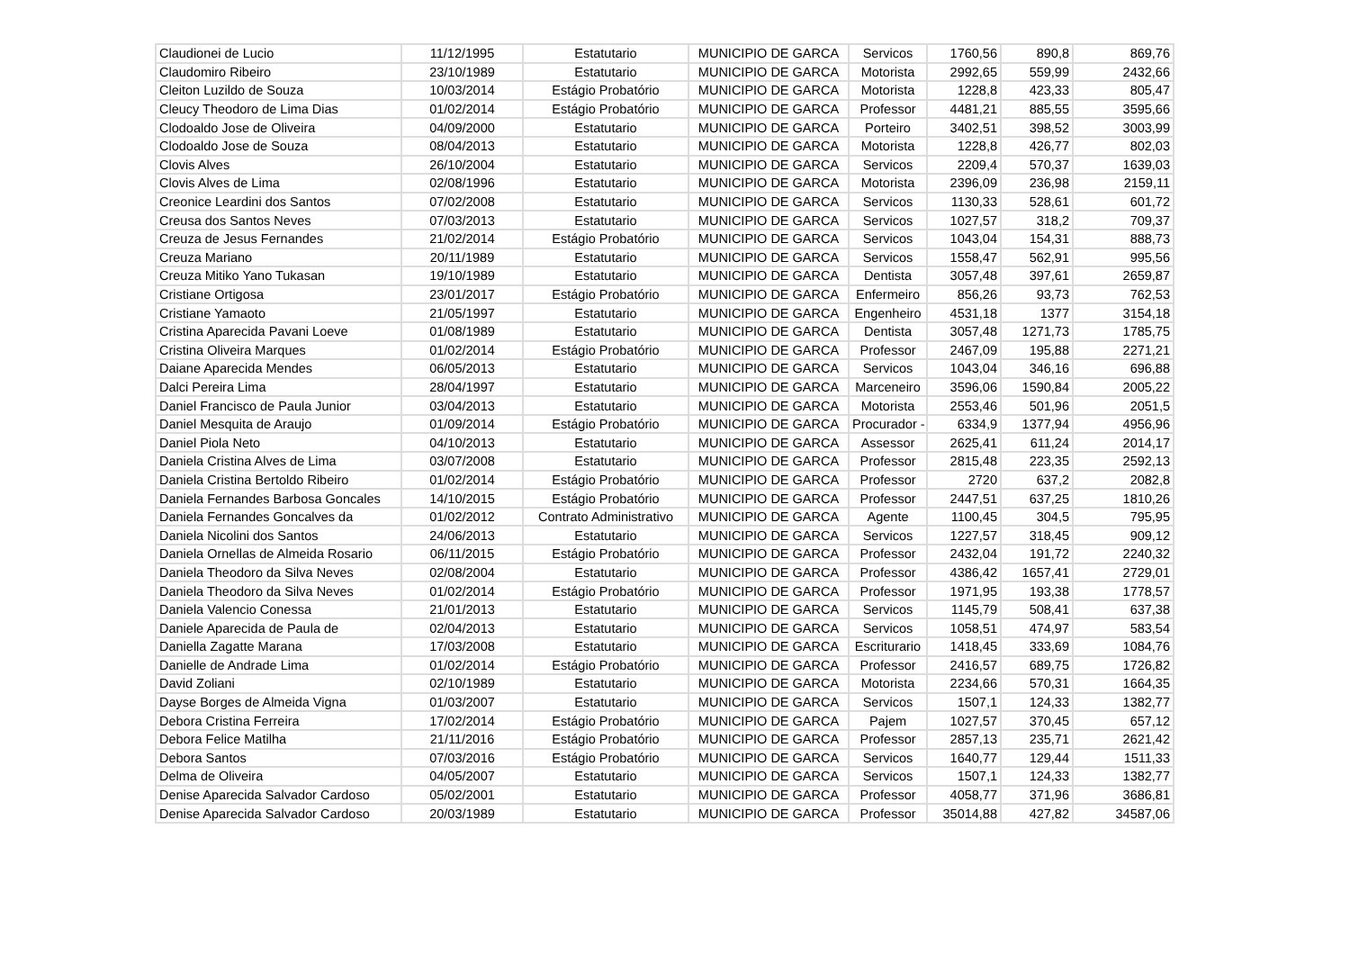| Claudionei de Lucio | 11/12/1995 | Estatutario | MUNICIPIO DE GARCA | Servicos | 1760,56 | 890,8 | 869,76 |
| Claudomiro Ribeiro | 23/10/1989 | Estatutario | MUNICIPIO DE GARCA | Motorista | 2992,65 | 559,99 | 2432,66 |
| Cleiton Luzildo de Souza | 10/03/2014 | Estágio Probatório | MUNICIPIO DE GARCA | Motorista | 1228,8 | 423,33 | 805,47 |
| Cleucy Theodoro de Lima Dias | 01/02/2014 | Estágio Probatório | MUNICIPIO DE GARCA | Professor | 4481,21 | 885,55 | 3595,66 |
| Clodoaldo Jose de Oliveira | 04/09/2000 | Estatutario | MUNICIPIO DE GARCA | Porteiro | 3402,51 | 398,52 | 3003,99 |
| Clodoaldo Jose de Souza | 08/04/2013 | Estatutario | MUNICIPIO DE GARCA | Motorista | 1228,8 | 426,77 | 802,03 |
| Clovis Alves | 26/10/2004 | Estatutario | MUNICIPIO DE GARCA | Servicos | 2209,4 | 570,37 | 1639,03 |
| Clovis Alves de Lima | 02/08/1996 | Estatutario | MUNICIPIO DE GARCA | Motorista | 2396,09 | 236,98 | 2159,11 |
| Creonice Leardini dos Santos | 07/02/2008 | Estatutario | MUNICIPIO DE GARCA | Servicos | 1130,33 | 528,61 | 601,72 |
| Creusa dos Santos Neves | 07/03/2013 | Estatutario | MUNICIPIO DE GARCA | Servicos | 1027,57 | 318,2 | 709,37 |
| Creuza de Jesus Fernandes | 21/02/2014 | Estágio Probatório | MUNICIPIO DE GARCA | Servicos | 1043,04 | 154,31 | 888,73 |
| Creuza Mariano | 20/11/1989 | Estatutario | MUNICIPIO DE GARCA | Servicos | 1558,47 | 562,91 | 995,56 |
| Creuza Mitiko Yano Tukasan | 19/10/1989 | Estatutario | MUNICIPIO DE GARCA | Dentista | 3057,48 | 397,61 | 2659,87 |
| Cristiane Ortigosa | 23/01/2017 | Estágio Probatório | MUNICIPIO DE GARCA | Enfermeiro | 856,26 | 93,73 | 762,53 |
| Cristiane Yamaoto | 21/05/1997 | Estatutario | MUNICIPIO DE GARCA | Engenheiro | 4531,18 | 1377 | 3154,18 |
| Cristina Aparecida Pavani Loeve | 01/08/1989 | Estatutario | MUNICIPIO DE GARCA | Dentista | 3057,48 | 1271,73 | 1785,75 |
| Cristina Oliveira Marques | 01/02/2014 | Estágio Probatório | MUNICIPIO DE GARCA | Professor | 2467,09 | 195,88 | 2271,21 |
| Daiane Aparecida Mendes | 06/05/2013 | Estatutario | MUNICIPIO DE GARCA | Servicos | 1043,04 | 346,16 | 696,88 |
| Dalci Pereira Lima | 28/04/1997 | Estatutario | MUNICIPIO DE GARCA | Marceneiro | 3596,06 | 1590,84 | 2005,22 |
| Daniel Francisco de Paula Junior | 03/04/2013 | Estatutario | MUNICIPIO DE GARCA | Motorista | 2553,46 | 501,96 | 2051,5 |
| Daniel Mesquita de Araujo | 01/09/2014 | Estágio Probatório | MUNICIPIO DE GARCA | Procurador - | 6334,9 | 1377,94 | 4956,96 |
| Daniel Piola Neto | 04/10/2013 | Estatutario | MUNICIPIO DE GARCA | Assessor | 2625,41 | 611,24 | 2014,17 |
| Daniela Cristina Alves de Lima | 03/07/2008 | Estatutario | MUNICIPIO DE GARCA | Professor | 2815,48 | 223,35 | 2592,13 |
| Daniela Cristina Bertoldo Ribeiro | 01/02/2014 | Estágio Probatório | MUNICIPIO DE GARCA | Professor | 2720 | 637,2 | 2082,8 |
| Daniela Fernandes Barbosa Goncales | 14/10/2015 | Estágio Probatório | MUNICIPIO DE GARCA | Professor | 2447,51 | 637,25 | 1810,26 |
| Daniela Fernandes Goncalves da | 01/02/2012 | Contrato Administrativo | MUNICIPIO DE GARCA | Agente | 1100,45 | 304,5 | 795,95 |
| Daniela Nicolini dos Santos | 24/06/2013 | Estatutario | MUNICIPIO DE GARCA | Servicos | 1227,57 | 318,45 | 909,12 |
| Daniela Ornellas de Almeida Rosario | 06/11/2015 | Estágio Probatório | MUNICIPIO DE GARCA | Professor | 2432,04 | 191,72 | 2240,32 |
| Daniela Theodoro da Silva Neves | 02/08/2004 | Estatutario | MUNICIPIO DE GARCA | Professor | 4386,42 | 1657,41 | 2729,01 |
| Daniela Theodoro da Silva Neves | 01/02/2014 | Estágio Probatório | MUNICIPIO DE GARCA | Professor | 1971,95 | 193,38 | 1778,57 |
| Daniela Valencio Conessa | 21/01/2013 | Estatutario | MUNICIPIO DE GARCA | Servicos | 1145,79 | 508,41 | 637,38 |
| Daniele Aparecida de Paula de | 02/04/2013 | Estatutario | MUNICIPIO DE GARCA | Servicos | 1058,51 | 474,97 | 583,54 |
| Daniella Zagatte Marana | 17/03/2008 | Estatutario | MUNICIPIO DE GARCA | Escriturario | 1418,45 | 333,69 | 1084,76 |
| Danielle de Andrade Lima | 01/02/2014 | Estágio Probatório | MUNICIPIO DE GARCA | Professor | 2416,57 | 689,75 | 1726,82 |
| David Zoliani | 02/10/1989 | Estatutario | MUNICIPIO DE GARCA | Motorista | 2234,66 | 570,31 | 1664,35 |
| Dayse Borges de Almeida Vigna | 01/03/2007 | Estatutario | MUNICIPIO DE GARCA | Servicos | 1507,1 | 124,33 | 1382,77 |
| Debora Cristina Ferreira | 17/02/2014 | Estágio Probatório | MUNICIPIO DE GARCA | Pajem | 1027,57 | 370,45 | 657,12 |
| Debora Felice Matilha | 21/11/2016 | Estágio Probatório | MUNICIPIO DE GARCA | Professor | 2857,13 | 235,71 | 2621,42 |
| Debora Santos | 07/03/2016 | Estágio Probatório | MUNICIPIO DE GARCA | Servicos | 1640,77 | 129,44 | 1511,33 |
| Delma de Oliveira | 04/05/2007 | Estatutario | MUNICIPIO DE GARCA | Servicos | 1507,1 | 124,33 | 1382,77 |
| Denise Aparecida Salvador Cardoso | 05/02/2001 | Estatutario | MUNICIPIO DE GARCA | Professor | 4058,77 | 371,96 | 3686,81 |
| Denise Aparecida Salvador Cardoso | 20/03/1989 | Estatutario | MUNICIPIO DE GARCA | Professor | 35014,88 | 427,82 | 34587,06 |